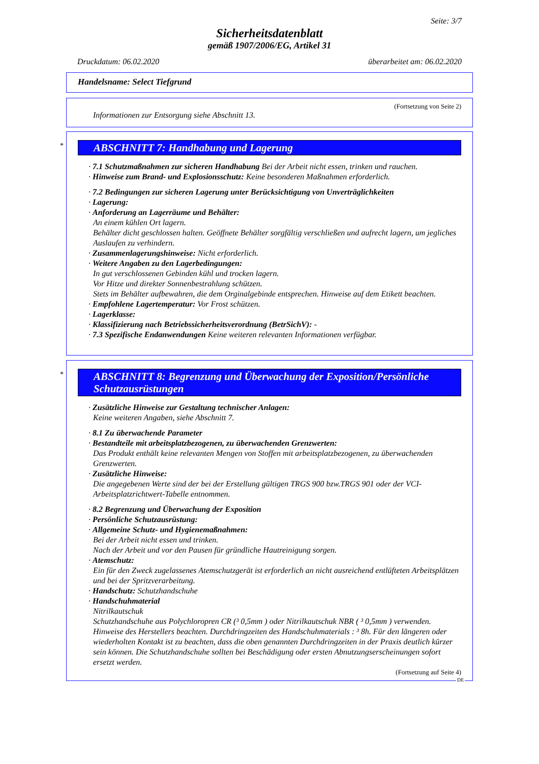Seite: 3/7
Sicherheitsdatenblatt
gemäß 1907/2006/EG, Artikel 31
Druckdatum: 06.02.2020 überarbeitet am: 06.02.2020
Handelsname: Select Tiefgrund
(Fortsetzung von Seite 2)
Informationen zur Entsorgung siehe Abschnitt 13.
*
ABSCHNITT 7: Handhabung und Lagerung
· 7.1 Schutzmaßnahmen zur sicheren Handhabung Bei der Arbeit nicht essen, trinken und rauchen.
· Hinweise zum Brand- und Explosionsschutz: Keine besonderen Maßnahmen erforderlich.
· 7.2 Bedingungen zur sicheren Lagerung unter Berücksichtigung von Unverträglichkeiten
· Lagerung:
· Anforderung an Lagerräume und Behälter:
An einem kühlen Ort lagern.
Behälter dicht geschlossen halten. Geöffnete Behälter sorgfältig verschließen und aufrecht lagern, um jegliches Auslaufen zu verhindern.
· Zusammenlagerungshinweise: Nicht erforderlich.
· Weitere Angaben zu den Lagerbedingungen:
In gut verschlossenen Gebinden kühl und trocken lagern.
Vor Hitze und direkter Sonnenbestrahlung schützen.
Stets im Behälter aufbewahren, die dem Orginalgebinde entsprechen. Hinweise auf dem Etikett beachten.
· Empfohlene Lagertemperatur: Vor Frost schützen.
· Lagerklasse:
· Klassifizierung nach Betriebssicherheitsverordnung (BetrSichV): -
· 7.3 Spezifische Endanwendungen Keine weiteren relevanten Informationen verfügbar.
*
ABSCHNITT 8: Begrenzung und Überwachung der Exposition/Persönliche Schutzausrüstungen
· Zusätzliche Hinweise zur Gestaltung technischer Anlagen:
Keine weiteren Angaben, siehe Abschnitt 7.
· 8.1 Zu überwachende Parameter
· Bestandteile mit arbeitsplatzbezogenen, zu überwachenden Grenzwerten:
Das Produkt enthält keine relevanten Mengen von Stoffen mit arbeitsplatzbezogenen, zu überwachenden Grenzwerten.
· Zusätzliche Hinweise:
Die angegebenen Werte sind der bei der Erstellung gültigen TRGS 900 bzw.TRGS 901 oder der VCI-Arbeitsplatzrichtwert-Tabelle entnommen.
· 8.2 Begrenzung und Überwachung der Exposition
· Persönliche Schutzausrüstung:
· Allgemeine Schutz- und Hygienemaßnahmen:
Bei der Arbeit nicht essen und trinken.
Nach der Arbeit und vor den Pausen für gründliche Hautreinigung sorgen.
· Atemschutz:
Ein für den Zweck zugelassenes Atemschutzgerät ist erforderlich an nicht ausreichend entlüfteten Arbeitsplätzen und bei der Spritzverarbeitung.
· Handschutz: Schutzhandschuhe
· Handschuhmaterial
Nitrilkautschuk
Schutzhandschuhe aus Polychloropren CR (³ 0,5mm ) oder Nitrilkautschuk NBR ( ³ 0,5mm ) verwenden. Hinweise des Herstellers beachten. Durchdringzeiten des Handschuhmaterials : ³ 8h. Für den längeren oder wiederholten Kontakt ist zu beachten, dass die oben genannten Durchdringzeiten in der Praxis deutlich kürzer sein können. Die Schutzhandschuhe sollten bei Beschädigung oder ersten Abnutzungserscheinungen sofort ersetzt werden.
(Fortsetzung auf Seite 4)
DE